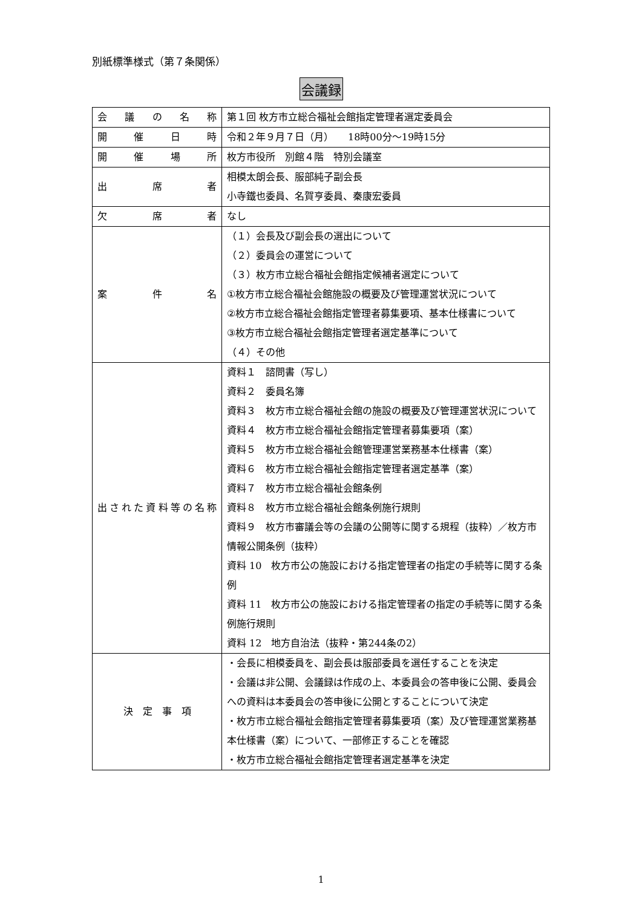別紙標準様式（第７条関係）
会議録
| 会議の名称 | 第１回 枚方市立総合福祉会館指定管理者選定委員会 |
| 開催日時 | 令和２年９月７日（月） 18時00分～19時15分 |
| 開催場所 | 枚方市役所 別館４階 特別会議室 |
| 出席者 | 相模太朗会長、服部純子副会長 小寺鐵也委員、名賀亨委員、秦康宏委員 |
| 欠席者 | なし |
| 案件名 | （１）会長及び副会長の選出について （２）委員会の運営について （３）枚方市立総合福祉会館指定候補者選定について ①枚方市立総合福祉会館施設の概要及び管理運営状況について ②枚方市立総合福祉会館指定管理者募集要項、基本仕様書について ③枚方市立総合福祉会館指定管理者選定基準について （４）その他 |
| 出された資料等の名称 | 資料１ 諮問書（写し） 資料２ 委員名簿 資料３ 枚方市立総合福祉会館の施設の概要及び管理運営状況について 資料４ 枚方市立総合福祉会館指定管理者募集要項（案） 資料５ 枚方市立総合福祉会館管理運営業務基本仕様書（案） 資料６ 枚方市立総合福祉会館指定管理者選定基準（案） 資料７ 枚方市立総合福祉会館条例 資料８ 枚方市立総合福祉会館条例施行規則 資料９ 枚方市審議会等の会議の公開等に関する規程（抜粋）／枚方市情報公開条例（抜粋） 資料 10 枚方市公の施設における指定管理者の指定の手続等に関する条例 資料 11 枚方市公の施設における指定管理者の指定の手続等に関する条例施行規則 資料 12 地方自治法（抜粋・第244条の2） |
| 決 定 事 項 | ・会長に相模委員を、副会長は服部委員を選任することを決定 ・会議は非公開、会議録は作成の上、本委員会の答申後に公開、委員会への資料は本委員会の答申後に公開とすることについて決定 ・枚方市立総合福祉会館指定管理者募集要項（案）及び管理運営業務基本仕様書（案）について、一部修正することを確認 ・枚方市立総合福祉会館指定管理者選定基準を決定 |
1